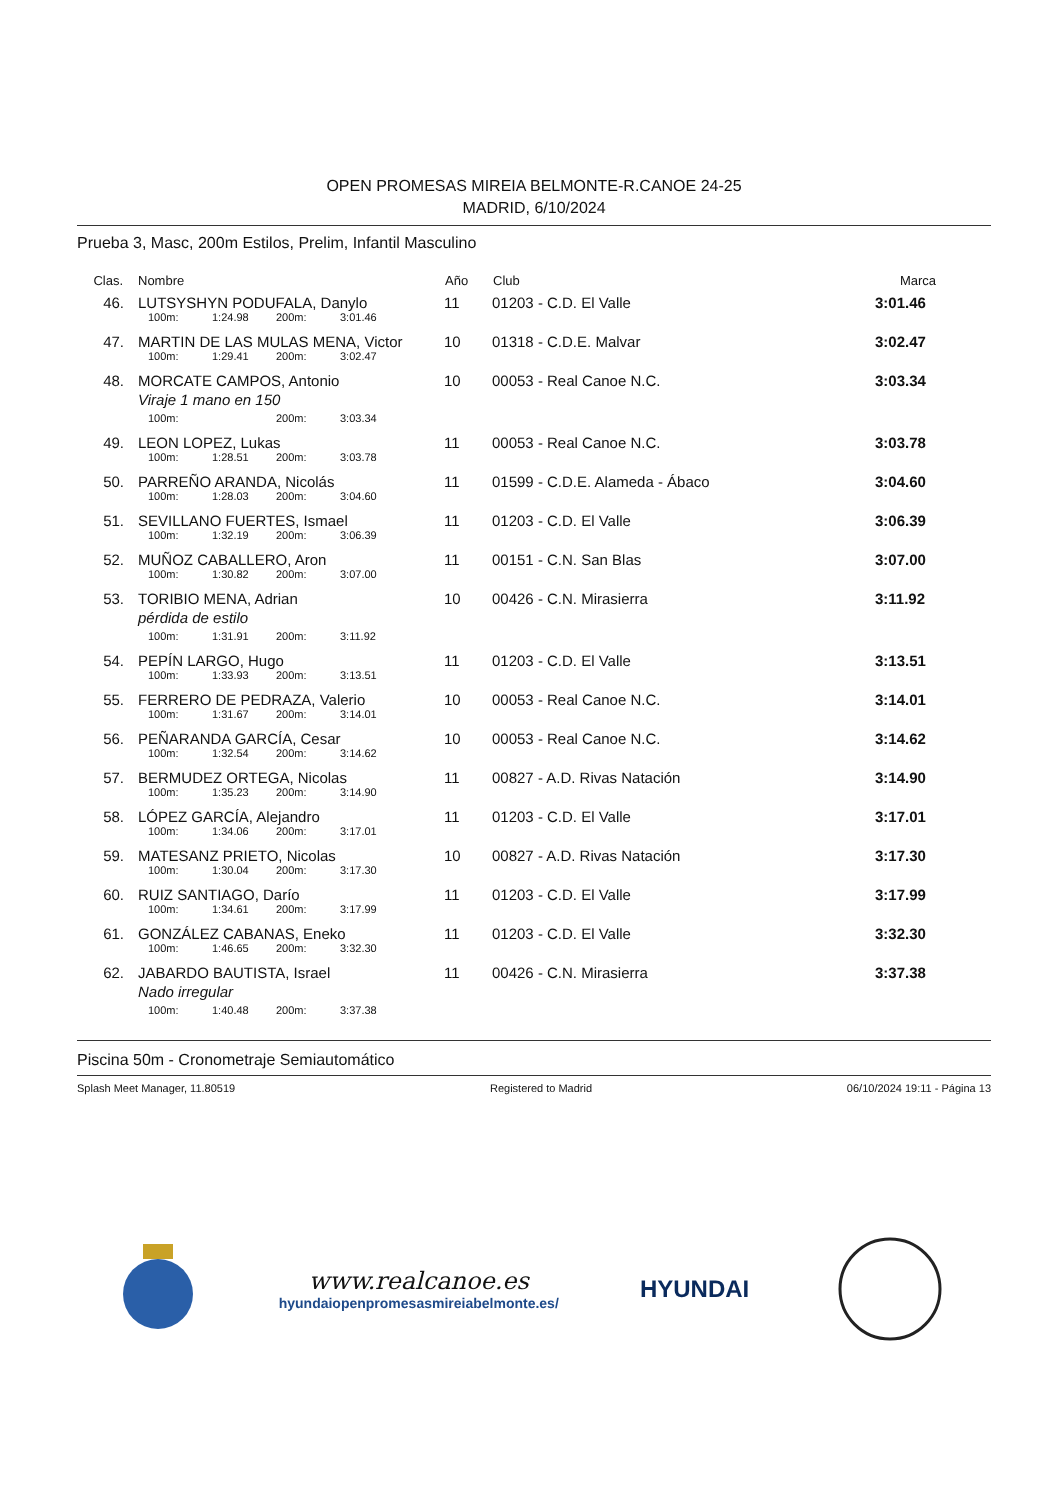OPEN PROMESAS MIREIA BELMONTE-R.CANOE 24-25
MADRID, 6/10/2024
Prueba 3, Masc, 200m Estilos, Prelim, Infantil Masculino
| Clas. | Nombre | Año | Club | Marca |
| --- | --- | --- | --- | --- |
| 46. | LUTSYSHYN PODUFALA, Danylo | 11 | 01203 - C.D. El Valle | 3:01.46 |
| | 100m: 1:24.98 200m: 3:01.46 | | | |
| 47. | MARTIN DE LAS MULAS MENA, Victor | 10 | 01318 - C.D.E. Malvar | 3:02.47 |
| | 100m: 1:29.41 200m: 3:02.47 | | | |
| 48. | MORCATE CAMPOS, Antonio | 10 | 00053 - Real Canoe N.C. | 3:03.34 |
| | Viraje 1 mano en 150 | | | |
| | 100m: 200m: 3:03.34 | | | |
| 49. | LEON LOPEZ, Lukas | 11 | 00053 - Real Canoe N.C. | 3:03.78 |
| | 100m: 1:28.51 200m: 3:03.78 | | | |
| 50. | PARREÑO ARANDA, Nicolás | 11 | 01599 - C.D.E. Alameda - Ábaco | 3:04.60 |
| | 100m: 1:28.03 200m: 3:04.60 | | | |
| 51. | SEVILLANO FUERTES, Ismael | 11 | 01203 - C.D. El Valle | 3:06.39 |
| | 100m: 1:32.19 200m: 3:06.39 | | | |
| 52. | MUÑOZ CABALLERO, Aron | 11 | 00151 - C.N. San Blas | 3:07.00 |
| | 100m: 1:30.82 200m: 3:07.00 | | | |
| 53. | TORIBIO MENA, Adrian | 10 | 00426 - C.N. Mirasierra | 3:11.92 |
| | pérdida de estilo | | | |
| | 100m: 1:31.91 200m: 3:11.92 | | | |
| 54. | PEPÍN LARGO, Hugo | 11 | 01203 - C.D. El Valle | 3:13.51 |
| | 100m: 1:33.93 200m: 3:13.51 | | | |
| 55. | FERRERO DE PEDRAZA, Valerio | 10 | 00053 - Real Canoe N.C. | 3:14.01 |
| | 100m: 1:31.67 200m: 3:14.01 | | | |
| 56. | PEÑARANDA GARCÍA, Cesar | 10 | 00053 - Real Canoe N.C. | 3:14.62 |
| | 100m: 1:32.54 200m: 3:14.62 | | | |
| 57. | BERMUDEZ ORTEGA, Nicolas | 11 | 00827 - A.D. Rivas Natación | 3:14.90 |
| | 100m: 1:35.23 200m: 3:14.90 | | | |
| 58. | LÓPEZ GARCÍA, Alejandro | 11 | 01203 - C.D. El Valle | 3:17.01 |
| | 100m: 1:34.06 200m: 3:17.01 | | | |
| 59. | MATESANZ PRIETO, Nicolas | 10 | 00827 - A.D. Rivas Natación | 3:17.30 |
| | 100m: 1:30.04 200m: 3:17.30 | | | |
| 60. | RUIZ SANTIAGO, Darío | 11 | 01203 - C.D. El Valle | 3:17.99 |
| | 100m: 1:34.61 200m: 3:17.99 | | | |
| 61. | GONZÁLEZ CABANAS, Eneko | 11 | 01203 - C.D. El Valle | 3:32.30 |
| | 100m: 1:46.65 200m: 3:32.30 | | | |
| 62. | JABARDO BAUTISTA, Israel | 11 | 00426 - C.N. Mirasierra | 3:37.38 |
| | Nado irregular | | | |
| | 100m: 1:40.48 200m: 3:37.38 | | | |
Piscina 50m - Cronometraje Semiautomático
Splash Meet Manager, 11.80519 Registered to Madrid 06/10/2024 19:11 - Página 13
www.realcanoe.es
hyundaiopenpromesasmireiabelmonte.es/
HYUNDAI